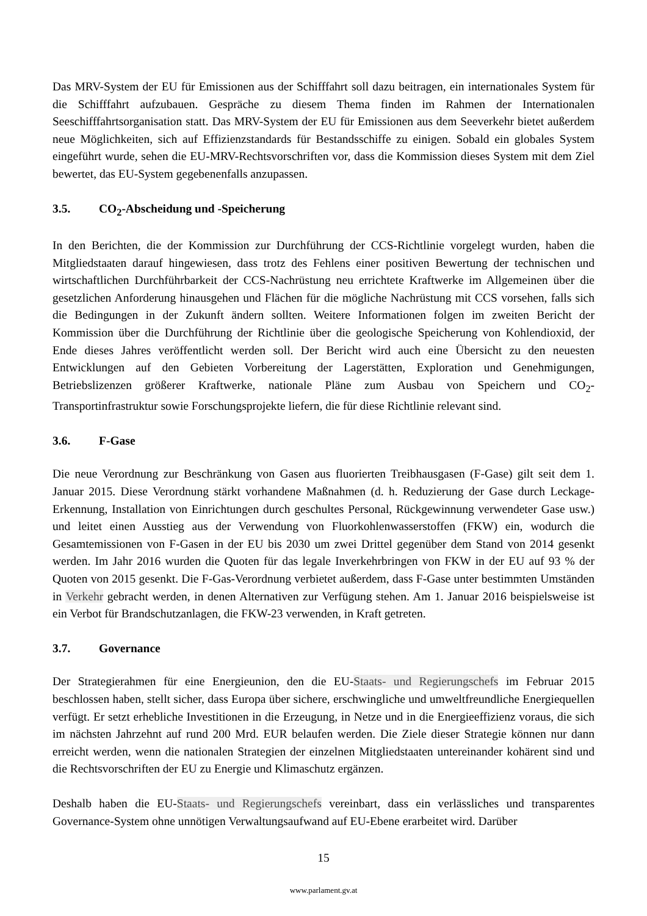Das MRV-System der EU für Emissionen aus der Schifffahrt soll dazu beitragen, ein internationales System für die Schifffahrt aufzubauen. Gespräche zu diesem Thema finden im Rahmen der Internationalen Seeschifffahrtsorganisation statt. Das MRV-System der EU für Emissionen aus dem Seeverkehr bietet außerdem neue Möglichkeiten, sich auf Effizienzstandards für Bestandsschiffe zu einigen. Sobald ein globales System eingeführt wurde, sehen die EU-MRV-Rechtsvorschriften vor, dass die Kommission dieses System mit dem Ziel bewertet, das EU-System gegebenenfalls anzupassen.
3.5. CO<sub>2</sub>-Abscheidung und -Speicherung
In den Berichten, die der Kommission zur Durchführung der CCS-Richtlinie vorgelegt wurden, haben die Mitgliedstaaten darauf hingewiesen, dass trotz des Fehlens einer positiven Bewertung der technischen und wirtschaftlichen Durchführbarkeit der CCS-Nachrüstung neu errichtete Kraftwerke im Allgemeinen über die gesetzlichen Anforderung hinausgehen und Flächen für die mögliche Nachrüstung mit CCS vorsehen, falls sich die Bedingungen in der Zukunft ändern sollten. Weitere Informationen folgen im zweiten Bericht der Kommission über die Durchführung der Richtlinie über die geologische Speicherung von Kohlendioxid, der Ende dieses Jahres veröffentlicht werden soll. Der Bericht wird auch eine Übersicht zu den neuesten Entwicklungen auf den Gebieten Vorbereitung der Lagerstätten, Exploration und Genehmigungen, Betriebslizenzen größerer Kraftwerke, nationale Pläne zum Ausbau von Speichern und CO<sub>2</sub>-Transportinfrastruktur sowie Forschungsprojekte liefern, die für diese Richtlinie relevant sind.
3.6. F-Gase
Die neue Verordnung zur Beschränkung von Gasen aus fluorierten Treibhausgasen (F-Gase) gilt seit dem 1. Januar 2015. Diese Verordnung stärkt vorhandene Maßnahmen (d. h. Reduzierung der Gase durch Leckage-Erkennung, Installation von Einrichtungen durch geschultes Personal, Rückgewinnung verwendeter Gase usw.) und leitet einen Ausstieg aus der Verwendung von Fluorkohlenwasserstoffen (FKW) ein, wodurch die Gesamtemissionen von F-Gasen in der EU bis 2030 um zwei Drittel gegenüber dem Stand von 2014 gesenkt werden. Im Jahr 2016 wurden die Quoten für das legale Inverkehrbringen von FKW in der EU auf 93 % der Quoten von 2015 gesenkt. Die F-Gas-Verordnung verbietet außerdem, dass F-Gase unter bestimmten Umständen in Verkehr gebracht werden, in denen Alternativen zur Verfügung stehen. Am 1. Januar 2016 beispielsweise ist ein Verbot für Brandschutzanlagen, die FKW-23 verwenden, in Kraft getreten.
3.7. Governance
Der Strategierahmen für eine Energieunion, den die EU-Staats- und Regierungschefs im Februar 2015 beschlossen haben, stellt sicher, dass Europa über sichere, erschwingliche und umweltfreundliche Energiequellen verfügt. Er setzt erhebliche Investitionen in die Erzeugung, in Netze und in die Energieeffizienz voraus, die sich im nächsten Jahrzehnt auf rund 200 Mrd. EUR belaufen werden. Die Ziele dieser Strategie können nur dann erreicht werden, wenn die nationalen Strategien der einzelnen Mitgliedstaaten untereinander kohärent sind und die Rechtsvorschriften der EU zu Energie und Klimaschutz ergänzen.
Deshalb haben die EU-Staats- und Regierungschefs vereinbart, dass ein verlässliches und transparentes Governance-System ohne unnötigen Verwaltungsaufwand auf EU-Ebene erarbeitet wird. Darüber
15
www.parlament.gv.at